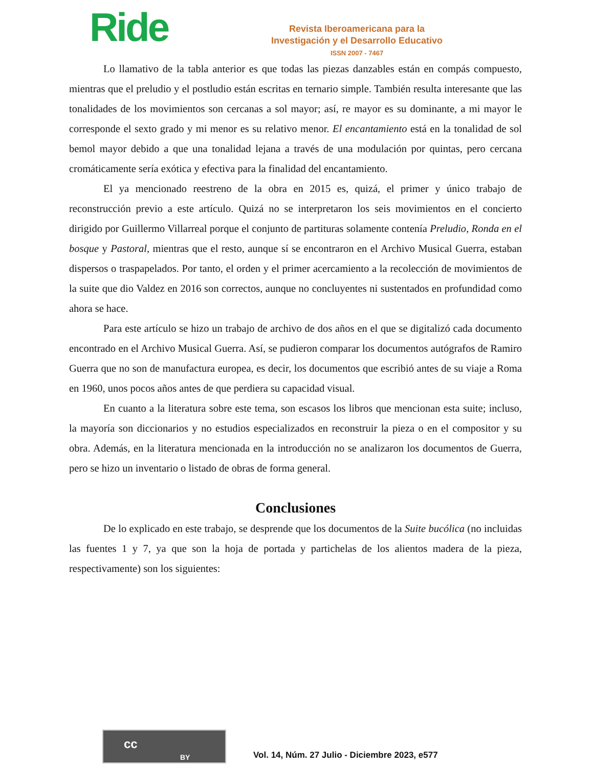Ride
Revista Iberoamericana para la
Investigación y el Desarrollo Educativo
ISSN 2007 - 7467
Lo llamativo de la tabla anterior es que todas las piezas danzables están en compás compuesto, mientras que el preludio y el postludio están escritas en ternario simple. También resulta interesante que las tonalidades de los movimientos son cercanas a sol mayor; así, re mayor es su dominante, a mi mayor le corresponde el sexto grado y mi menor es su relativo menor. El encantamiento está en la tonalidad de sol bemol mayor debido a que una tonalidad lejana a través de una modulación por quintas, pero cercana cromáticamente sería exótica y efectiva para la finalidad del encantamiento.
El ya mencionado reestreno de la obra en 2015 es, quizá, el primer y único trabajo de reconstrucción previo a este artículo. Quizá no se interpretaron los seis movimientos en el concierto dirigido por Guillermo Villarreal porque el conjunto de partituras solamente contenía Preludio, Ronda en el bosque y Pastoral, mientras que el resto, aunque sí se encontraron en el Archivo Musical Guerra, estaban dispersos o traspapelados. Por tanto, el orden y el primer acercamiento a la recolección de movimientos de la suite que dio Valdez en 2016 son correctos, aunque no concluyentes ni sustentados en profundidad como ahora se hace.
Para este artículo se hizo un trabajo de archivo de dos años en el que se digitalizó cada documento encontrado en el Archivo Musical Guerra. Así, se pudieron comparar los documentos autógrafos de Ramiro Guerra que no son de manufactura europea, es decir, los documentos que escribió antes de su viaje a Roma en 1960, unos pocos años antes de que perdiera su capacidad visual.
En cuanto a la literatura sobre este tema, son escasos los libros que mencionan esta suite; incluso, la mayoría son diccionarios y no estudios especializados en reconstruir la pieza o en el compositor y su obra. Además, en la literatura mencionada en la introducción no se analizaron los documentos de Guerra, pero se hizo un inventario o listado de obras de forma general.
Conclusiones
De lo explicado en este trabajo, se desprende que los documentos de la Suite bucólica (no incluidas las fuentes 1 y 7, ya que son la hoja de portada y partichelas de los alientos madera de la pieza, respectivamente) son los siguientes:
cc
BY
Vol. 14, Núm. 27 Julio - Diciembre 2023, e577